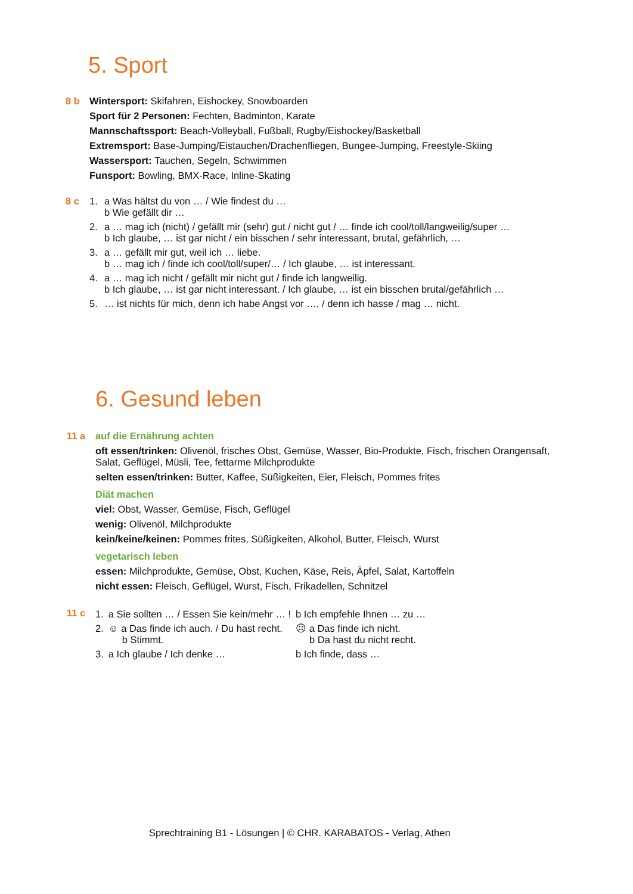5. Sport
8 b Wintersport: Skifahren, Eishockey, Snowboarden
Sport für 2 Personen: Fechten, Badminton, Karate
Mannschaftssport: Beach-Volleyball, Fußball, Rugby/Eishockey/Basketball
Extremsport: Base-Jumping/Eistauchen/Drachenfliegen, Bungee-Jumping, Freestyle-Skiing
Wassersport: Tauchen, Segeln, Schwimmen
Funsport: Bowling, BMX-Race, Inline-Skating
8 c 1. a Was hältst du von … / Wie findest du …
b Wie gefällt dir …
2. a … mag ich (nicht) / gefällt mir (sehr) gut / nicht gut / … finde ich cool/toll/langweilig/super …
b Ich glaube, … ist gar nicht / ein bisschen / sehr interessant, brutal, gefährlich, …
3. a … gefällt mir gut, weil ich … liebe.
b … mag ich / finde ich cool/toll/super/… / Ich glaube, … ist interessant.
4. a … mag ich nicht / gefällt mir nicht gut / finde ich langweilig.
b Ich glaube, … ist gar nicht interessant. / Ich glaube, … ist ein bisschen brutal/gefährlich …
5. … ist nichts für mich, denn ich habe Angst vor …, / denn ich hasse / mag … nicht.
6. Gesund leben
11 a auf die Ernährung achten
oft essen/trinken: Olivenöl, frisches Obst, Gemüse, Wasser, Bio-Produkte, Fisch, frischen Orangensaft, Salat, Geflügel, Müsli, Tee, fettarme Milchprodukte
selten essen/trinken: Butter, Kaffee, Süßigkeiten, Eier, Fleisch, Pommes frites
Diät machen
viel: Obst, Wasser, Gemüse, Fisch, Geflügel
wenig: Olivenöl, Milchprodukte
kein/keine/keinen: Pommes frites, Süßigkeiten, Alkohol, Butter, Fleisch, Wurst
vegetarisch leben
essen: Milchprodukte, Gemüse, Obst, Kuchen, Käse, Reis, Äpfel, Salat, Kartoffeln
nicht essen: Fleisch, Geflügel, Wurst, Fisch, Frikadellen, Schnitzel
11 c
| 1. | a Sie sollten … / Essen Sie kein/mehr … ! | b Ich empfehle Ihnen … zu … |
| 2. | ☺ a Das finde ich auch. / Du hast recht. b Stimmt. | ☹ a Das finde ich nicht. b Da hast du nicht recht. |
| 3. | a Ich glaube / Ich denke … | b Ich finde, dass … |
Sprechtraining B1 - Lösungen | © CHR. KARABATOS - Verlag, Athen